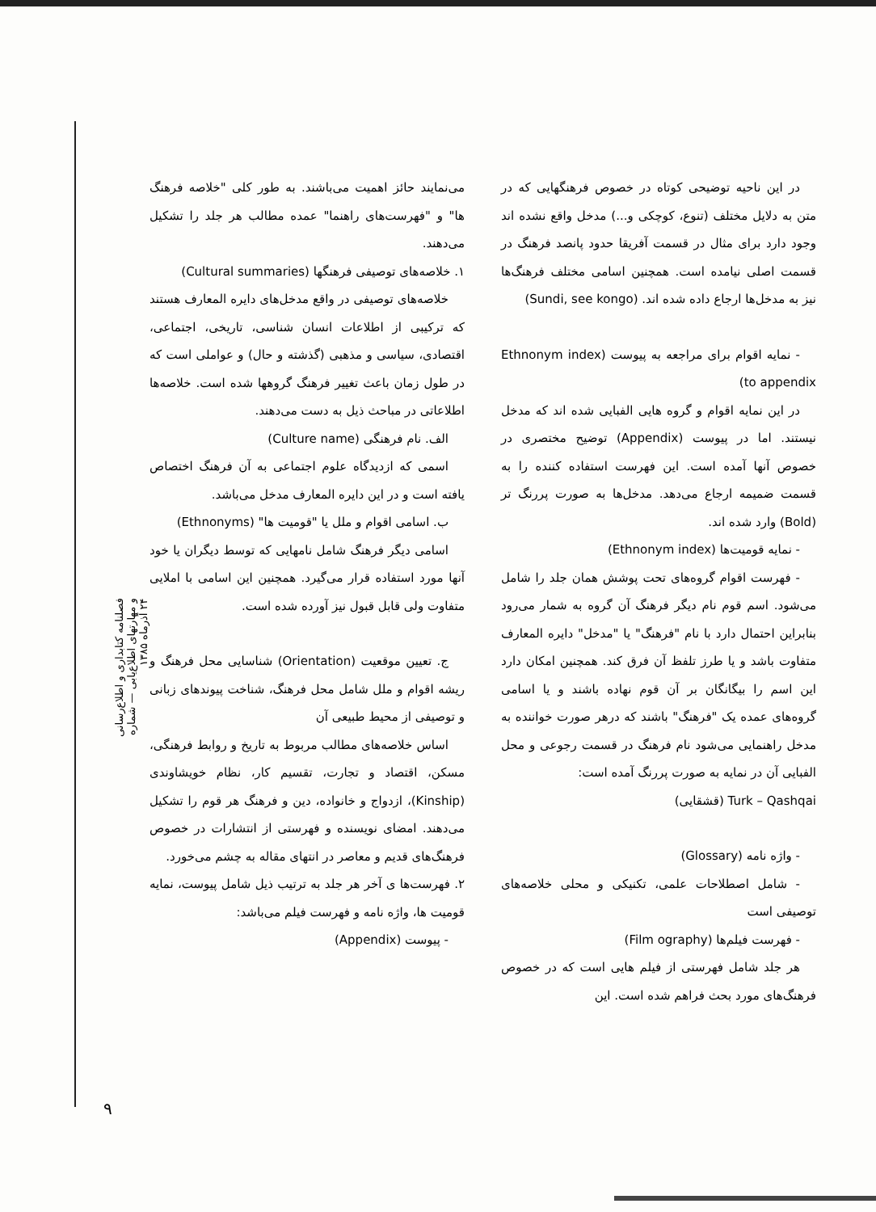می‌نمایند حائز اهمیت می‌باشند. به طور کلی "خلاصه فرهنگ ها" و "فهرست‌های راهنما" عمده مطالب هر جلد را تشکیل می‌دهند.
۱. خلاصه‌های توصیفی فرهنگها (Cultural summaries)
خلاصه‌های توصیفی در واقع مدخل‌های دایره المعارف هستند که ترکیبی از اطلاعات انسان شناسی، تاریخی، اجتماعی، اقتصادی، سیاسی و مذهبی (گذشته و حال) و عواملی است که در طول زمان باعث تغییر فرهنگ گروهها شده است. خلاصه‌ها اطلاعاتی در مباحث ذیل به دست می‌دهند.
الف. نام فرهنگی (Culture name)
اسمی که ازدیدگاه علوم اجتماعی به آن فرهنگ اختصاص یافته است و در این دایره المعارف مدخل می‌باشد.
ب. اسامی اقوام و ملل یا "قومیت ها" (Ethnonyms)
اسامی دیگر فرهنگ شامل نامهایی که توسط دیگران یا خود آنها مورد استفاده قرار می‌گیرد. همچنین این اسامی با املایی متفاوت ولی قابل قبول نیز آورده شده است.
ج. تعیین موقعیت (Orientation) شناسایی محل فرهنگ و ریشه اقوام و ملل شامل محل فرهنگ، شناخت پیوندهای زبانی و توصیفی از محیط طبیعی آن
اساس خلاصه‌های مطالب مربوط به تاریخ و روابط فرهنگی، مسکن، اقتصاد و تجارت، تقسیم کار، نظام خویشاوندی (Kinship)، ازدواج و خانواده، دین و فرهنگ هر قوم را تشکیل می‌دهند. امضای نویسنده و فهرستی از انتشارات در خصوص فرهنگ‌های قدیم و معاصر در انتهای مقاله به چشم می‌خورد.
۲. فهرست‌ها ی آخر هر جلد به ترتیب ذیل شامل پیوست، نمایه قومیت ها، واژه نامه و فهرست فیلم می‌باشد:
- پیوست (Appendix)
در این ناحیه توضیحی کوتاه در خصوص فرهنگهایی که در متن به دلایل مختلف (تنوع، کوچکی و...) مدخل واقع نشده اند وجود دارد برای مثال در قسمت آفریقا حدود پانصد فرهنگ در قسمت اصلی نیامده است. همچنین اسامی مختلف فرهنگ‌ها نیز به مدخل‌ها ارجاع داده شده اند. (Sundi, see kongo)
- نمایه اقوام برای مراجعه به پیوست (Ethnonym index to appendix)
در این نمایه اقوام و گروه هایی الفبایی شده اند که مدخل نیستند. اما در پیوست (Appendix) توضیح مختصری در خصوص آنها آمده است. این فهرست استفاده کننده را به قسمت ضمیمه ارجاع می‌دهد. مدخل‌ها به صورت پررنگ تر (Bold) وارد شده اند.
- نمایه قومیت‌ها (Ethnonym index)
- فهرست اقوام گروه‌های تحت پوشش همان جلد را شامل می‌شود. اسم قوم نام دیگر فرهنگ آن گروه به شمار می‌رود بنابراین احتمال دارد با نام "فرهنگ" یا "مدخل" دایره المعارف متفاوت باشد و یا طرز تلفظ آن فرق کند. همچنین امکان دارد این اسم را بیگانگان بر آن قوم نهاده باشند و یا اسامی گروه‌های عمده یک "فرهنگ" باشند که درهر صورت خواننده به مدخل راهنمایی می‌شود نام فرهنگ در قسمت رجوعی و محل الفبایی آن در نمایه به صورت پررنگ آمده است:
Turk – Qashqai (قشقایی)
- واژه نامه (Glossary)
- شامل اصطلاحات علمی، تکنیکی و محلی خلاصه‌های توصیفی است
- فهرست فیلم‌ها (Film ography)
هر جلد شامل فهرستی از فیلم هایی است که در خصوص فرهنگ‌های مورد بحث فراهم شده است. این
فصلنامه کتابداری و اطلاع‌رسانی و مهارتهای اطلاع‌یابی — شماره ۲۴ آذرماه ۱۳۸۵
۹